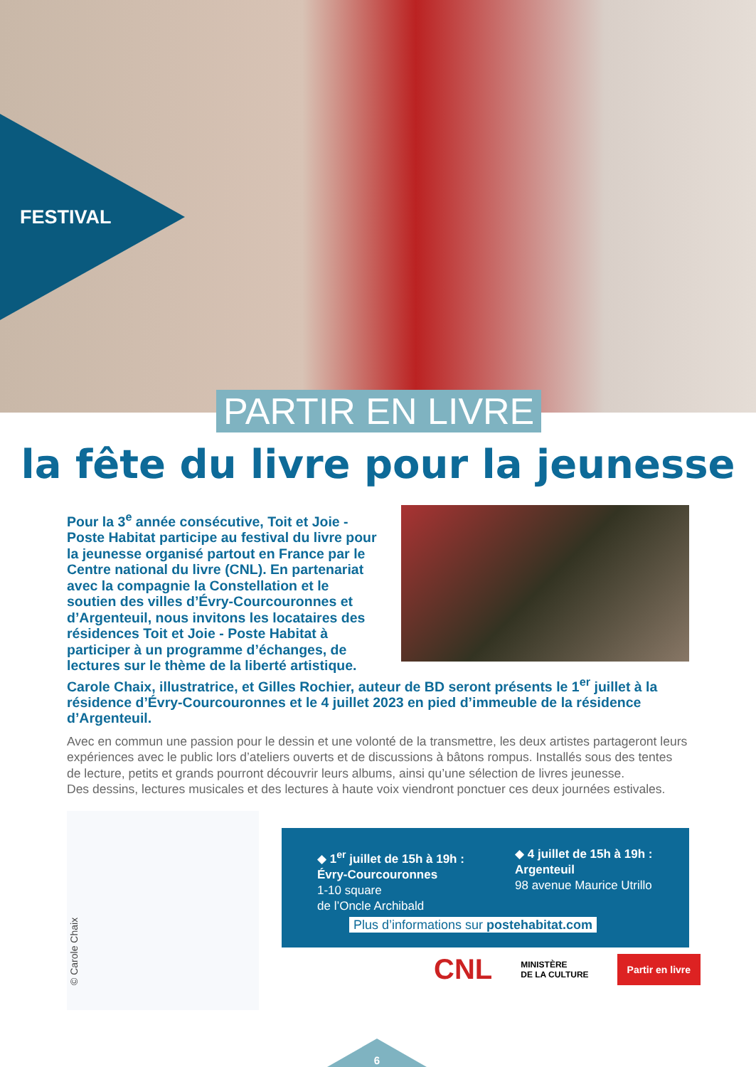FESTIVAL
PARTIR EN LIVRE
la fête du livre pour la jeunesse
Pour la 3<sup>e</sup> année consécutive, Toit et Joie - Poste Habitat participe au festival du livre pour la jeunesse organisé partout en France par le Centre national du livre (CNL). En partenariat avec la compagnie la Constellation et le soutien des villes d’Évry-Courcouronnes et d’Argenteuil, nous invitons les locataires des résidences Toit et Joie - Poste Habitat à participer à un programme d’échanges, de lectures sur le thème de la liberté artistique. Carole Chaix, illustratrice, et Gilles Rochier, auteur de BD seront présents le 1<sup>er</sup> juillet à la résidence d’Évry-Courcouronnes et le 4 juillet 2023 en pied d’immeuble de la résidence d’Argenteuil.
Avec en commun une passion pour le dessin et une volonté de la transmettre, les deux artistes partageront leurs expériences avec le public lors d’ateliers ouverts et de discussions à bâtons rompus. Installés sous des tentes de lecture, petits et grands pourront découvrir leurs albums, ainsi qu’une sélection de livres jeunesse.
Des dessins, lectures musicales et des lectures à haute voix viendront ponctuer ces deux journées estivales.
© Carole Chaix
◆ 1<sup>er</sup> juillet de 15h à 19h :
Évry-Courcouronnes
1-10 square
de l’Oncle Archibald
◆ 4 juillet de 15h à 19h :
Argenteuil
98 avenue Maurice Utrillo
Plus d’informations sur postehabitat.com
CNL MINISTÈRE
DE LA CULTURE Partir en livre
6